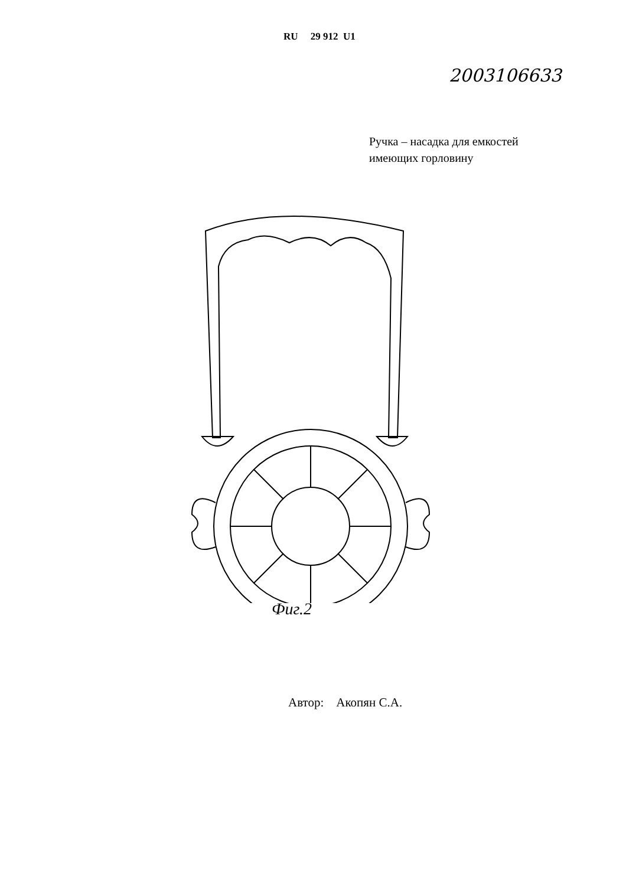RU 29 912 U1
2003106633
Ручка – насадка для емкостей
имеющих горловину
2 5 3 1 4
Фиг.2
Автор: Акопян С.А.